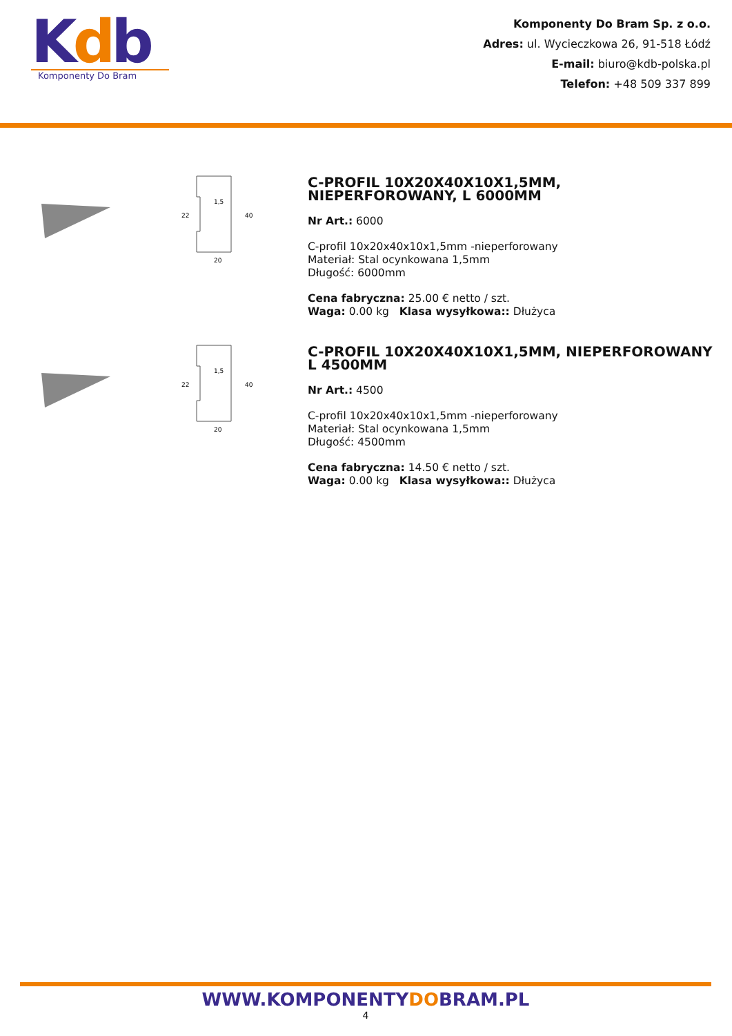Kdb
Komponenty Do Bram
Komponenty Do Bram Sp. z o.o.
Adres: ul. Wycieczkowa 26, 91-518 Łódź
E-mail: biuro@kdb-polska.pl
Telefon: +48 509 337 899
1,5
20
22
40
C-PROFIL 10X20X40X10X1,5MM, NIEPERFOROWANY, L 6000MM
Nr Art.: 6000
C-profil 10x20x40x10x1,5mm -nieperforowany
Materiał: Stal ocynkowana 1,5mm
Długość: 6000mm
Cena fabryczna: 25.00 € netto / szt.
Waga: 0.00 kg Klasa wysyłkowa:: Dłużyca
1,5
20
22
40
C-PROFIL 10X20X40X10X1,5MM, NIEPERFOROWANY L 4500MM
Nr Art.: 4500
C-profil 10x20x40x10x1,5mm -nieperforowany
Materiał: Stal ocynkowana 1,5mm
Długość: 4500mm
Cena fabryczna: 14.50 € netto / szt.
Waga: 0.00 kg Klasa wysyłkowa:: Dłużyca
WWW.KOMPONENTYDOBRAM.PL
4